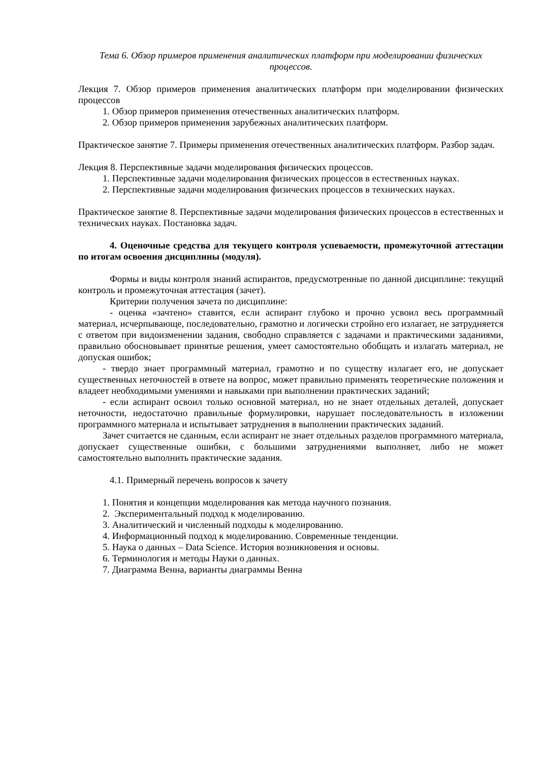Тема 6. Обзор примеров применения аналитических платформ при моделировании физических процессов.
Лекция 7. Обзор примеров применения аналитических платформ при моделировании физических процессов
1. Обзор примеров применения отечественных аналитических платформ.
2. Обзор примеров применения зарубежных аналитических платформ.
Практическое занятие 7. Примеры применения отечественных аналитических платформ. Разбор задач.
Лекция 8. Перспективные задачи моделирования физических процессов.
1. Перспективные задачи моделирования физических процессов в естественных науках.
2. Перспективные задачи моделирования физических процессов в технических науках.
Практическое занятие 8. Перспективные задачи моделирования физических процессов в естественных и технических науках. Постановка задач.
4. Оценочные средства для текущего контроля успеваемости, промежуточной аттестации по итогам освоения дисциплины (модуля).
Формы и виды контроля знаний аспирантов, предусмотренные по данной дисциплине: текущий контроль и промежуточная аттестация (зачет).
Критерии получения зачета по дисциплине:
- оценка «зачтено» ставится, если аспирант глубоко и прочно усвоил весь программный материал, исчерпывающе, последовательно, грамотно и логически стройно его излагает, не затрудняется с ответом при видоизменении задания, свободно справляется с задачами и практическими заданиями, правильно обосновывает принятые решения, умеет самостоятельно обобщать и излагать материал, не допуская ошибок;
- твердо знает программный материал, грамотно и по существу излагает его, не допускает существенных неточностей в ответе на вопрос, может правильно применять теоретические положения и владеет необходимыми умениями и навыками при выполнении практических заданий;
- если аспирант освоил только основной материал, но не знает отдельных деталей, допускает неточности, недостаточно правильные формулировки, нарушает последовательность в изложении программного материала и испытывает затруднения в выполнении практических заданий.
Зачет считается не сданным, если аспирант не знает отдельных разделов программного материала, допускает существенные ошибки, с большими затруднениями выполняет, либо не может самостоятельно выполнить практические задания.
4.1. Примерный перечень вопросов к зачету
1. Понятия и концепции моделирования как метода научного познания.
2. Экспериментальный подход к моделированию.
3. Аналитический и численный подходы к моделированию.
4. Информационный подход к моделированию. Современные тенденции.
5. Наука о данных – Data Science. История возникновения и основы.
6. Терминология и методы Науки о данных.
7. Диаграмма Венна, варианты диаграммы Венна